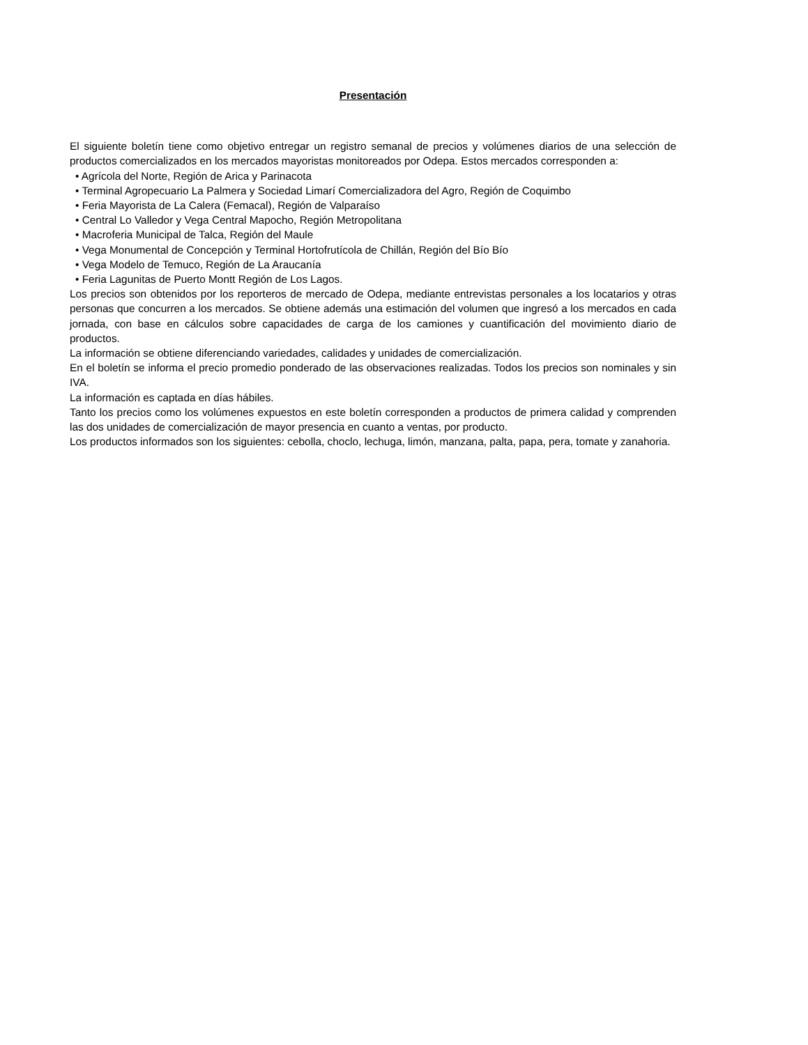Presentación
El siguiente boletín tiene como objetivo entregar un registro semanal de precios y volúmenes diarios de una selección de productos comercializados en los mercados mayoristas monitoreados por Odepa. Estos mercados corresponden a:
• Agrícola del Norte, Región de Arica y Parinacota
• Terminal Agropecuario La Palmera y Sociedad Limarí Comercializadora del Agro, Región de Coquimbo
• Feria Mayorista de La Calera (Femacal), Región de Valparaíso
• Central Lo Valledor y Vega Central Mapocho, Región Metropolitana
• Macroferia Municipal de Talca, Región del Maule
• Vega Monumental de Concepción y Terminal Hortofrutícola de Chillán, Región del Bío Bío
• Vega Modelo de Temuco, Región de La Araucanía
• Feria Lagunitas de Puerto Montt Región de Los Lagos.
Los precios son obtenidos por los reporteros de mercado de Odepa, mediante entrevistas personales a los locatarios y otras personas que concurren a los mercados. Se obtiene además una estimación del volumen que ingresó a los mercados en cada jornada, con base en cálculos sobre capacidades de carga de los camiones y cuantificación del movimiento diario de productos.
La información se obtiene diferenciando variedades, calidades y unidades de comercialización.
En el boletín se informa el precio promedio ponderado de las observaciones realizadas. Todos los precios son nominales y sin IVA.
La información es captada en días hábiles.
Tanto los precios como los volúmenes expuestos en este boletín corresponden a productos de primera calidad y comprenden las dos unidades de comercialización de mayor presencia en cuanto a ventas, por producto.
Los productos informados son los siguientes: cebolla, choclo, lechuga, limón, manzana, palta, papa, pera, tomate y zanahoria.